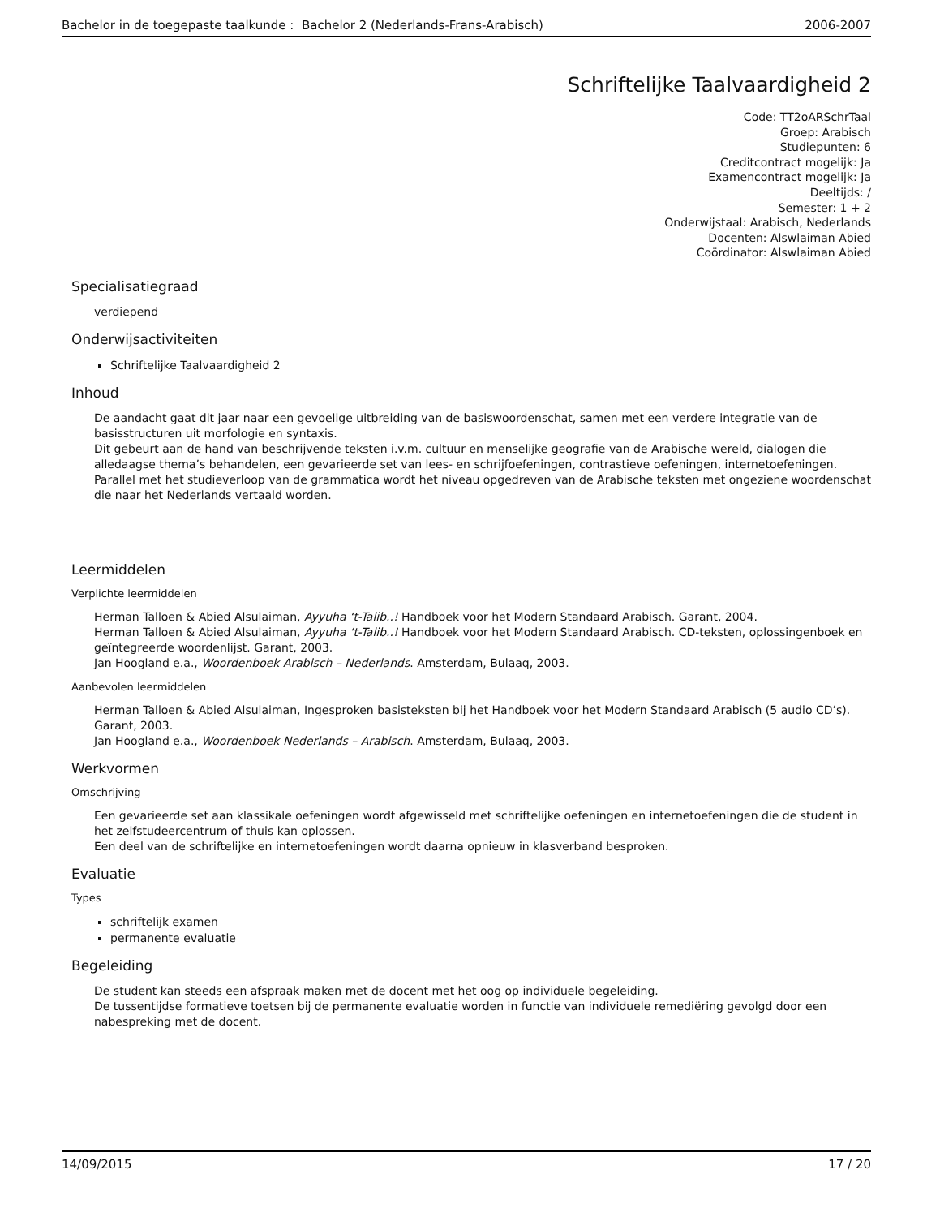Bachelor in de toegepaste taalkunde : Bachelor 2 (Nederlands-Frans-Arabisch) 2006-2007
Schriftelijke Taalvaardigheid 2
Code: TT2oARSchrTaal
Groep: Arabisch
Studiepunten: 6
Creditcontract mogelijk: Ja
Examencontract mogelijk: Ja
Deeltijds: /
Semester: 1 + 2
Onderwijstaal: Arabisch, Nederlands
Docenten: Alswlaiman Abied
Coördinator: Alswlaiman Abied
Specialisatiegraad
verdiepend
Onderwijsactiviteiten
Schriftelijke Taalvaardigheid 2
Inhoud
De aandacht gaat dit jaar naar een gevoelige uitbreiding van de basiswoordenschat, samen met een verdere integratie van de basisstructuren uit morfologie en syntaxis.
Dit gebeurt aan de hand van beschrijvende teksten i.v.m. cultuur en menselijke geografie van de Arabische wereld, dialogen die alledaagse thema’s behandelen, een gevarieerde set van lees- en schrijfoefeningen, contrastieve oefeningen, internetoefeningen.
Parallel met het studieverloop van de grammatica wordt het niveau opgedreven van de Arabische teksten met ongeziene woordenschat die naar het Nederlands vertaald worden.
Leermiddelen
Verplichte leermiddelen
Herman Talloen & Abied Alsulaiman, Ayyuha ‘t-Talib..! Handboek voor het Modern Standaard Arabisch. Garant, 2004.
Herman Talloen & Abied Alsulaiman, Ayyuha ‘t-Talib..! Handboek voor het Modern Standaard Arabisch. CD-teksten, oplossingenboek en geïntegreerde woordenlijst. Garant, 2003.
Jan Hoogland e.a., Woordenboek Arabisch – Nederlands. Amsterdam, Bulaaq, 2003.
Aanbevolen leermiddelen
Herman Talloen & Abied Alsulaiman, Ingesproken basisteksten bij het Handboek voor het Modern Standaard Arabisch (5 audio CD’s). Garant, 2003.
Jan Hoogland e.a., Woordenboek Nederlands – Arabisch. Amsterdam, Bulaaq, 2003.
Werkvormen
Omschrijving
Een gevarieerde set aan klassikale oefeningen wordt afgewisseld met schriftelijke oefeningen en internetoefeningen die de student in het zelfstudeercentrum of thuis kan oplossen.
Een deel van de schriftelijke en internetoefeningen wordt daarna opnieuw in klasverband besproken.
Evaluatie
Types
schriftelijk examen
permanente evaluatie
Begeleiding
De student kan steeds een afspraak maken met de docent met het oog op individuele begeleiding.
De tussentijdse formatieve toetsen bij de permanente evaluatie worden in functie van individuele remediëring gevolgd door een nabespreking met de docent.
14/09/2015 17 / 20